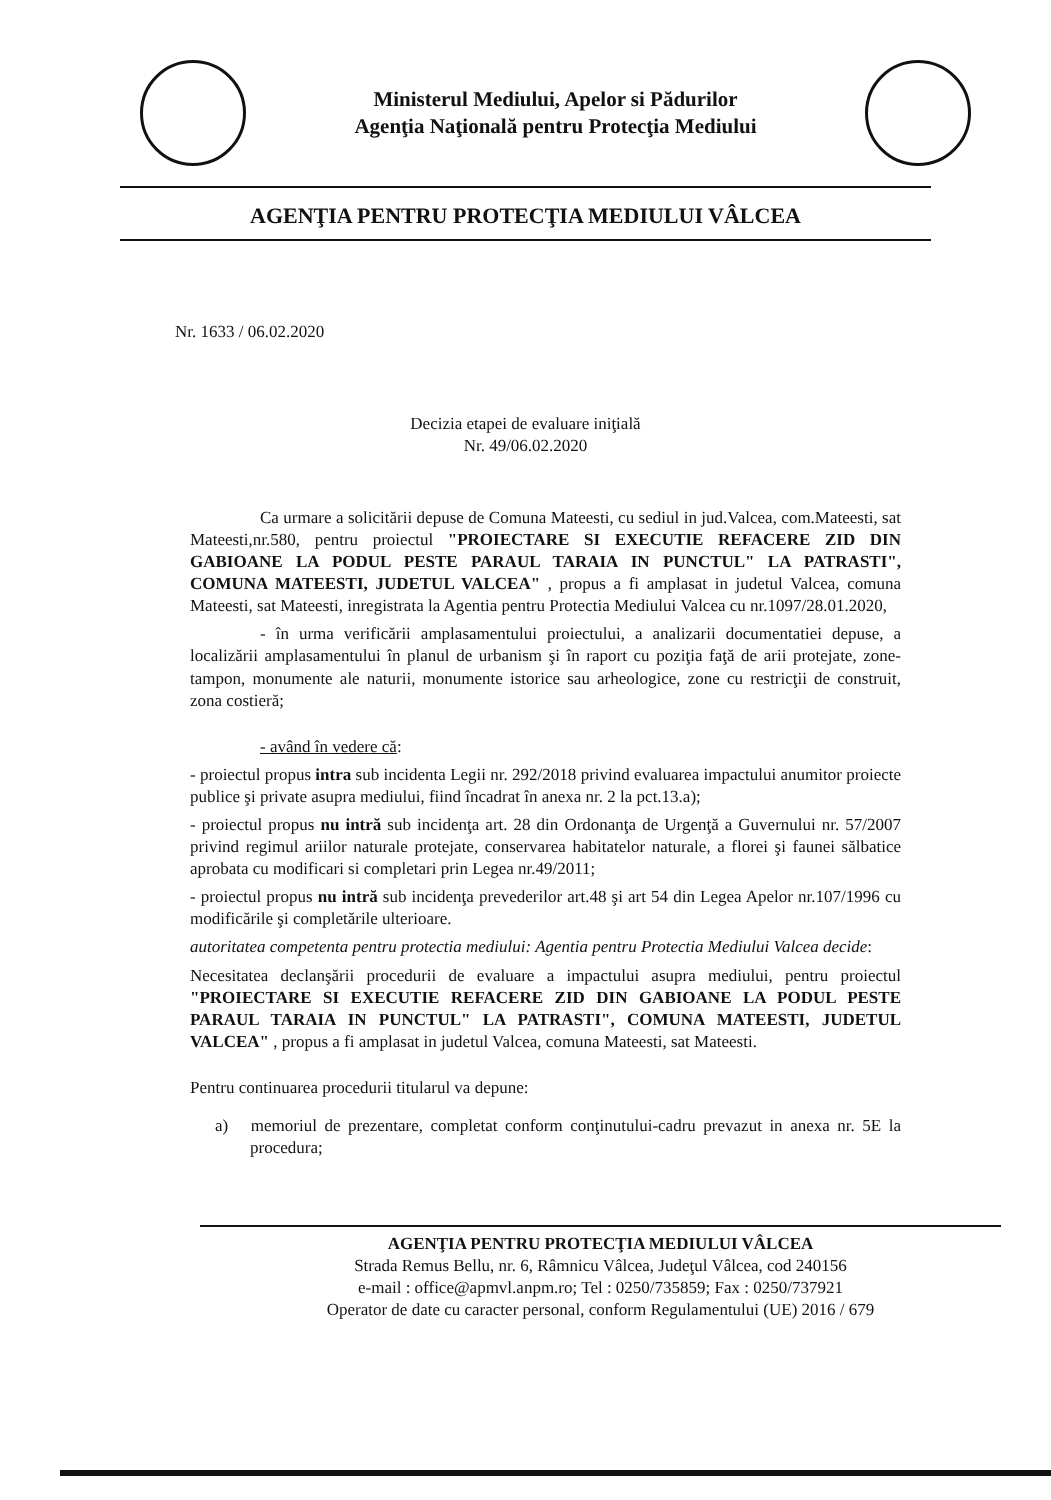Ministerul Mediului, Apelor si Pădurilor
Agenţia Naţională pentru Protecţia Mediului
AGENŢIA PENTRU PROTECŢIA MEDIULUI VÂLCEA
Nr. 1633 / 06.02.2020
Decizia etapei de evaluare iniţială
Nr. 49/06.02.2020
Ca urmare a solicitării depuse de Comuna Mateesti, cu sediul in jud.Valcea, com.Mateesti, sat Mateesti,nr.580, pentru proiectul "PROIECTARE SI EXECUTIE REFACERE ZID DIN GABIOANE LA PODUL PESTE PARAUL TARAIA IN PUNCTUL" LA PATRASTI", COMUNA MATEESTI, JUDETUL VALCEA" , propus a fi amplasat in judetul Valcea, comuna Mateesti, sat Mateesti, inregistrata la Agentia pentru Protectia Mediului Valcea cu nr.1097/28.01.2020,
- în urma verificării amplasamentului proiectului, a analizarii documentatiei depuse, a localizării amplasamentului în planul de urbanism şi în raport cu poziţia faţă de arii protejate, zone-tampon, monumente ale naturii, monumente istorice sau arheologice, zone cu restricţii de construit, zona costieră;
- având în vedere că:
- proiectul propus intra sub incidenta Legii nr. 292/2018 privind evaluarea impactului anumitor proiecte publice şi private asupra mediului, fiind încadrat în anexa nr. 2 la pct.13.a);
- proiectul propus nu intră sub incidenţa art. 28 din Ordonanţa de Urgenţă a Guvernului nr. 57/2007 privind regimul ariilor naturale protejate, conservarea habitatelor naturale, a florei şi faunei sălbatice aprobata cu modificari si completari prin Legea nr.49/2011;
- proiectul propus nu intră sub incidenţa prevederilor art.48 şi art 54 din Legea Apelor nr.107/1996 cu modificările şi completările ulterioare.
autoritatea competenta pentru protectia mediului: Agentia pentru Protectia Mediului Valcea decide:
Necesitatea declanşării procedurii de evaluare a impactului asupra mediului, pentru proiectul "PROIECTARE SI EXECUTIE REFACERE ZID DIN GABIOANE LA PODUL PESTE PARAUL TARAIA IN PUNCTUL" LA PATRASTI", COMUNA MATEESTI, JUDETUL VALCEA" , propus a fi amplasat in judetul Valcea, comuna Mateesti, sat Mateesti.
Pentru continuarea procedurii titularul va depune:
a) memoriul de prezentare, completat conform conţinutului-cadru prevazut in anexa nr. 5E la procedura;
AGENŢIA PENTRU PROTECŢIA MEDIULUI VÂLCEA
Strada Remus Bellu, nr. 6, Râmnicu Vâlcea, Judeţul Vâlcea, cod 240156
e-mail : office@apmvl.anpm.ro; Tel : 0250/735859; Fax : 0250/737921
Operator de date cu caracter personal, conform Regulamentului (UE) 2016 / 679